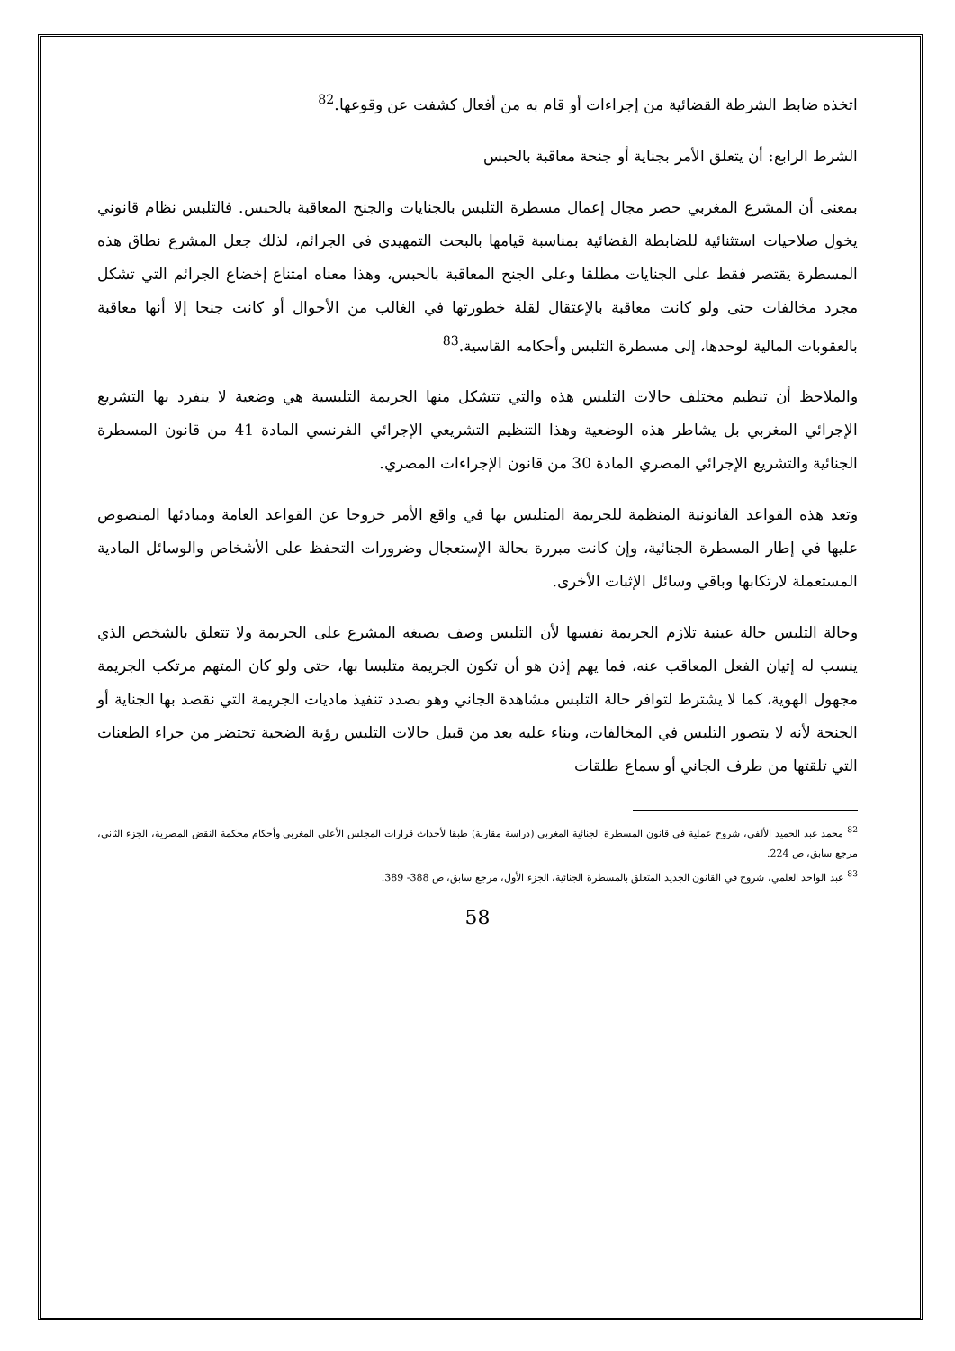اتخذه ضابط الشرطة القضائية من إجراءات أو قام به من أفعال كشفت عن وقوعها.<sup>82</sup>
الشرط الرابع: أن يتعلق الأمر بجناية أو جنحة معاقبة بالحبس
بمعنى أن المشرع المغربي حصر مجال إعمال مسطرة التلبس بالجنايات والجنح المعاقبة بالحبس. فالتلبس نظام قانوني يخول صلاحيات استثنائية للضابطة القضائية بمناسبة قيامها بالبحث التمهيدي في الجرائم، لذلك جعل المشرع نطاق هذه المسطرة يقتصر فقط على الجنايات مطلقا وعلى الجنح المعاقبة بالحبس، وهذا معناه امتناع إخضاع الجرائم التي تشكل مجرد مخالفات حتى ولو كانت معاقبة بالإعتقال لقلة خطورتها في الغالب من الأحوال أو كانت جنحا إلا أنها معاقبة بالعقوبات المالية لوحدها، إلى مسطرة التلبس وأحكامه القاسية.<sup>83</sup>
والملاحظ أن تنظيم مختلف حالات التلبس هذه والتي تتشكل منها الجريمة التلبسية هي وضعية لا ينفرد بها التشريع الإجرائي المغربي بل يشاطر هذه الوضعية وهذا التنظيم التشريعي الإجرائي الفرنسي المادة 41 من قانون المسطرة الجنائية والتشريع الإجرائي المصري المادة 30 من قانون الإجراءات المصري.
وتعد هذه القواعد القانونية المنظمة للجريمة المتلبس بها في واقع الأمر خروجا عن القواعد العامة ومبادئها المنصوص عليها في إطار المسطرة الجنائية، وإن كانت مبررة بحالة الإستعجال وضرورات التحفظ على الأشخاص والوسائل المادية المستعملة لارتكابها وباقي وسائل الإثبات الأخرى.
وحالة التلبس حالة عينية تلازم الجريمة نفسها لأن التلبس وصف يصبغه المشرع على الجريمة ولا تتعلق بالشخص الذي ينسب له إتيان الفعل المعاقب عنه، فما يهم إذن هو أن تكون الجريمة متلبسا بها، حتى ولو كان المتهم مرتكب الجريمة مجهول الهوية، كما لا يشترط لتوافر حالة التلبس مشاهدة الجاني وهو بصدد تنفيذ ماديات الجريمة التي نقصد بها الجناية أو الجنحة لأنه لا يتصور التلبس في المخالفات، وبناء عليه يعد من قبيل حالات التلبس رؤية الضحية تحتضر من جراء الطعنات التي تلقتها من طرف الجاني أو سماع طلقات
<sup>82</sup> محمد عبد الحميد الألفي، شروح عملية في قانون المسطرة الجنائية المغربي (دراسة مقارنة) طبقا لأحداث قرارات المجلس الأعلى المغربي وأحكام محكمة النقض المصرية، الجزء الثاني، مرجع سابق، ص 224.
<sup>83</sup> عبد الواحد العلمي، شروح في القانون الجديد المتعلق بالمسطرة الجنائية، الجزء الأول، مرجع سابق، ص 388- 389.
58